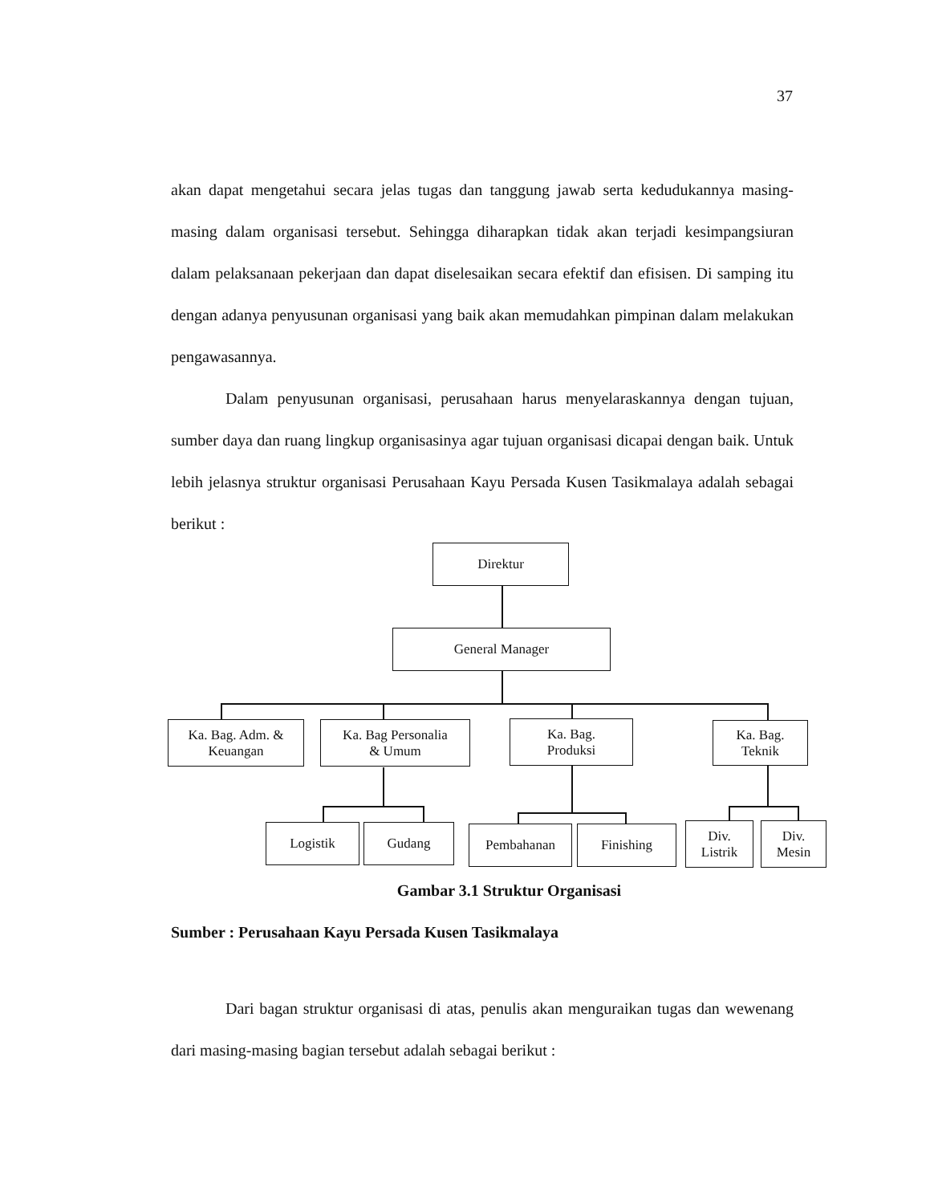37
akan dapat mengetahui secara jelas tugas dan tanggung jawab serta kedudukannya masing-masing dalam organisasi tersebut. Sehingga diharapkan tidak akan terjadi kesimpangsiuran dalam pelaksanaan pekerjaan dan dapat diselesaikan secara efektif dan efisisen. Di samping itu dengan adanya penyusunan organisasi yang baik akan memudahkan pimpinan dalam melakukan pengawasannya.
Dalam penyusunan organisasi, perusahaan harus menyelaraskannya dengan tujuan, sumber daya dan ruang lingkup organisasinya agar tujuan organisasi dicapai dengan baik. Untuk lebih jelasnya struktur organisasi Perusahaan Kayu Persada Kusen Tasikmalaya adalah sebagai berikut :
Direktur
General Manager
Ka. Bag. Adm. &
Keuangan
Ka. Bag Personalia
& Umum
Ka. Bag.
Produksi
Ka. Bag.
Teknik
Logistik Gudang Pembahanan Finishing
Div.
Listrik
Div.
Mesin
Gambar 3.1 Struktur Organisasi
Sumber : Perusahaan Kayu Persada Kusen Tasikmalaya
Dari bagan struktur organisasi di atas, penulis akan menguraikan tugas dan wewenang dari masing-masing bagian tersebut adalah sebagai berikut :